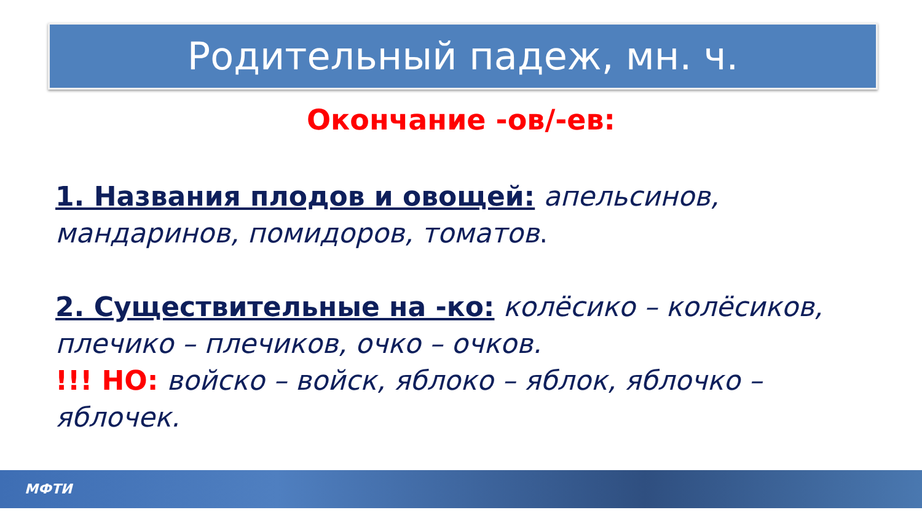Родительный падеж, мн. ч.
Окончание -ов/-ев:
1. Названия плодов и овощей: апельсинов, мандаринов, помидоров, томатов.
2. Существительные на -ко: колёсико – колёсиков, плечико – плечиков, очко – очков.
!!! НО: войско – войск, яблоко – яблок, яблочко – яблочек.
МФТИ